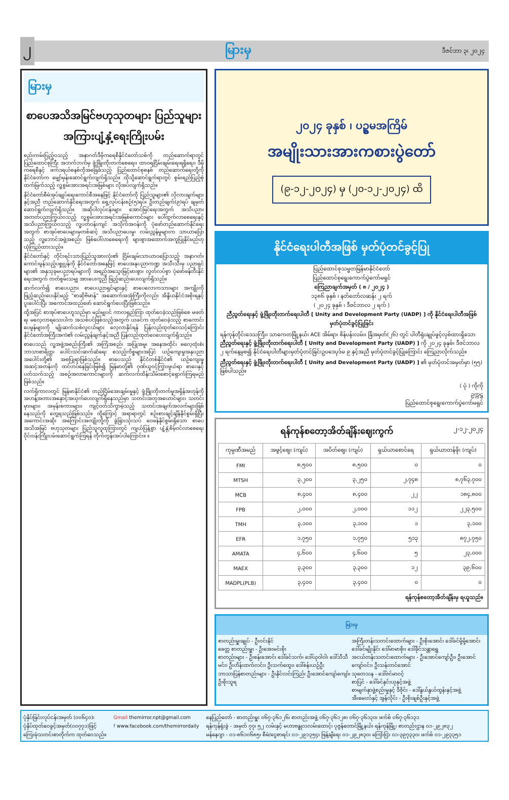၂
မြားမှ
ဒီဇင်ဘာ ၃၊ ၂၀၂၄
မြားမှ
စာပေအသိအမြင်ဗဟုသုတများ ပြည်သူများအကြားပျံ့နှံ့ရေးကြိုးပမ်း
စည်းကမ်းပြည့်ဝသည့် အနာဂတ်ဒီမိုကရေစီနိုင်ငံတော်သစ်ကို တည်ဆောက်ရာတွင် ပြည်ထောင်စုကြီး အဘက်ဘက်မှ ဖွံ့ဖြိုးတိုးတက်စေရေး၊ ထာဝရငြိမ်းချမ်းရေးရရှိရေး၊ ဒီမိုကရေစီနှင့် ဖက်ဒရယ်စနစ်ကိုအခြေခံသည့် ပြည်ထောင်စုစနစ် တည်ဆောက်ရေးတို့ကို နိုင်ငံတော်က မျှော်မှန်းဆောင်ရွက်လျက်ရှိသည်။ ထိုသို့ဆောင်ရွက်ရာတွင် စွမ်းရည်ပြည့်စုံထက်မြက်သည့် လူ့စွမ်းအားအရင်းအမြစ်များ လိုအပ်လျက်ရှိသည်။
နိုင်ငံတော်စီမံအုပ်ချုပ်ရေးကောင်စီအနေဖြင့် နိုင်ငံတော်ကို ပြည်သူများ၏ လိုလားချက်များနှင့်အညီ တည်ဆောက်နိုင်ရေးအတွက် ရှေ့လုပ်ငန်းစဉ်(၅)ရပ်၊ ဦးတည်ချက်(၉)ရပ် ချမှတ်ဆောင်ရွက်လျက်ရှိသည်။ အဆိုပါလုပ်ငန်းများ အောင်မြင်ရေးအတွက် အသိပညာ၊ အတတ်ပညာကြွယ်ဝသည့် လူ့စွမ်းအားအရင်းအမြစ်ကောင်းများ ပေါ်ထွက်လာစေရေးနှင့် အသိပညာကြွယ်ဝသည့် လူ့ပတ်ဝန်းကျင် အသိုက်အဝန်းကို ပုံဖော်တည်ဆောက်နိုင်ရေးအတွက် စာအုပ်စာပေများမှတစ်ဆင့် အသိပညာပေးမှု၊ လမ်းညွှန်မှုများက သာယာပြောသည့် လူ့ဘောင်အဖွဲ့အစည်း ဖြစ်ပေါ်လာစေရေးကို များစွာအထောက်အကူပြုနိုင်မည်ဟု ယုံကြည်ထားသည်။
နိုင်ငံတော်နှင့် တိုင်းရင်းသားပြည်သူအားလုံး၏ ငြိမ်းချမ်းသာယာဝပြောသည့် အနာဂတ်၊ ကောင်းမွန်သည့်ပစ္စုပ္ပန်ကို နိုင်ငံတော်အနေဖြင့် စာပေအနုပညာကဏ္ဍ အသီးသီးမှ ပညာရှင်များ၏ အနုသုခုမပညာရပ်များကို အရည်အသွေးမြင့်မားစွာ၊ လွတ်လပ်စွာ ပုံဖော်ဖန်တီးနိုင်ရေးအတွက် တတ်စွမ်းသမျှ အားပေးကူညီ ဖြည့်ဆည်းပေးလျက်ရှိသည်။
ဆက်လက်၍ စာပေပညာ၊ စာပေပညာရှင်များနှင့် စာပေလောကသားများ အကျိုးကို ဖြည့်ဆည်းပေးနိုင်မည့် “စာဆိုဗိမာန်” အဆောက်အအုံကြီးကိုလည်း အိန္ဒိယနိုင်ငံအစိုးရနှင့်ပူးပေါင်းပြီး အကောင်အထည်ဖော် ဆောင်ရွက်ပေးပြီးဖြစ်သည်။
ထို့အပြင် စာအုပ်စာပေဟူသည်မှာ မည်မျှပင် ကာလရှည်ကြာ ထုတ်ဝေခဲ့သည်ဖြစ်စေ မဖတ်ရ၊ မလေ့လာရသေးပါက အသစ်ပင်ဖြစ်သည့်အတွက် ယခင်က ထုတ်ဝေခဲ့သည့် စာကောင်းပေမွန်များကို မျိုးဆက်သစ်လူငယ်များ လေ့လာနိုင်ရန် ပြန်လည်ထုတ်ဝေသင့်ကြောင်း နိုင်ငံတော်အကြီးအကဲ၏ လမ်းညွှန်ချက်နှင့်အညီ ပြန်လည်ထုတ်ဝေပေးလျက်ရှိသည်။
စာပေသည် လူ့အဖွဲ့အစည်းကြီး၏ အကြံအစည်၊ အပြုအမူ၊ အနေအထိုင်၊ ဓလေ့ထုံးစံ၊ ဘာသာစာရိတ္တ၊ ပေါင်းသင်းဆက်ဆံရေး စသည့်ကိစ္စများအပြင် ယဉ်ကျေးမှုအနုပညာအပေါင်းတို့၏ အစပြုရာဖြစ်သည်။ စာပေသည် နိုင်ငံတစ်နိုင်ငံ၏ ယဉ်ကျေးမှုအဆင့်အတန်းကို ထင်ဟပ်နေခြင်းဖြစ်၍ မြန်မာတို့၏ ဂုဏ်ယူဝင့်ကြွားဖွယ်ရာ စာပေနှင့်ပတ်သက်သည့် အစဉ်အလာကောင်းများကို ဆက်လက်ထိန်းသိမ်းစောင့်ရှောက်ကြရမည်ဖြစ်သည်။
လက်ရှိကာလတွင် မြန်မာနိုင်ငံ၏ တည်ငြိမ်အေးချမ်းမှုနှင့် ဖွံ့ဖြိုးတိုးတက်မှုအရှိန်အဟုန်ကို အဟန့်အတားအနှောင့်အယှက်ပေးလျက်ရှိနေသည်မှာ သတင်းအတုအယောင်များ၊ သတင်းမှားများ၊ အမုန်းစကားများ၊ ကျင့်ဝတ်သိက္ခာမဲ့သည့် သတင်းအချက်အလက်များဖြစ်နေသည်ကို တွေ့ရသည်ဖြစ်သည်။ ထို့ကြောင့် အရာရာတွင် စဉ်းစားချင့်ချိန်နိုင်စွမ်းရှိပြီး အကောင်းအဆိုး အကြောင်းအကျိုးတို့ကို ခွဲခြားသုံးသပ် ဝေဖန်နိုင်စွမ်းရှိသော စာပေအသိအမြင် ဗဟုသုတများ ပြည်သူလူထုကြားတွင် ကျယ်ပြန့်စွာ ပျံ့နှံ့စိမ့်ဝင်လာစေရေး ဝိုင်းဝန်းကြိုးပမ်းဆောင်ရွက်ကြရန် တိုက်တွန်းအပ်ပါကြောင်း။ ။
၂၀၂၄ ခုနှစ် ၊ ပဥ္စမအကြိမ်
အမျိုးသားအားကစားပွဲတော်
(၉-၁၂-၂၀၂၄) မှ (၂၀-၁၂-၂၀၂၄) ထိ
နိုင်ငံရေးပါတီအဖြစ် မှတ်ပုံတင်ခွင့်ပြု
ပြည်ထောင်စုသမ္မတမြန်မာနိုင်ငံတော်
ပြည်ထောင်စုရွေးကောက်ပွဲကော်မရှင်
ကြေညာချက်အမှတ် ( ၈ / ၂၀၂၄ )
၁၃၈၆ ခုနှစ် ၊ နတ်တော်လဆန်း ၂ ရက်
( ၂၀၂၄ ခုနှစ် ၊ ဒီဇင်ဘာလ ၂ ရက် )
ညီညွတ်ရေးနှင့် ဖွံ့ဖြိုးတိုးတက်ရေးပါတီ [ Unity and Development Party (UADP) ] ကို နိုင်ငံရေးပါတီအဖြစ် မှတ်ပုံတင်ခွင့်ပြုခြင်း
ရန်ကုန်တိုင်းဒေသကြီး၊ သာကေတမြို့နယ်၊ ACE အိမ်ရာ၊ စိန်ပန်းလမ်း၊ ခြံအမှတ်(၂၆) တွင် ပါတီရုံးချုပ်ဖွင့်လှစ်ထားရှိသော ညီညွတ်ရေးနှင့် ဖွံ့ဖြိုးတိုးတက်ရေးပါတီ [ Unity and Development Party (UADP) ] ကို ၂၀၂၄ ခုနှစ်၊ ဒီဇင်ဘာလ ၂ ရက်နေ့မှစ၍ နိုင်ငံရေးပါတီများမှတ်ပုံတင်ခြင်းဥပဒေပုဒ်မ ၉ နှင့်အညီ မှတ်ပုံတင်ခွင့်ပြုကြောင်း ကြေညာလိုက်သည်။
ညီညွတ်ရေးနှင့် ဖွံ့ဖြိုးတိုးတက်ရေးပါတီ [ Unity and Development Party (UADP) ] ၏ မှတ်ပုံတင်အမှတ်မှာ (၅၅) ဖြစ်ပါသည်။
( ပုံ ) ကိုကို
ဥက္ကဋ္ဌ
ပြည်ထောင်စုရွေးကောက်ပွဲကော်မရှင်
ရန်ကုန်စတော့အိတ်ချိန်းဈေးကွက် ၂-၁၂-၂၀၂၄
| ကုမ္ပဏီအမည် | အဖွင့်ဈေး (ကျပ်) | အပိတ်ဈေး (ကျပ်) | ရှယ်ယာစောင်ရေ | ရှယ်ယာတန်ဖိုး (ကျပ်) |
| --- | --- | --- | --- | --- |
| FMI | ၈,၅၀၀ | ၈,၅၀၀ | ၀ | ၀ |
| MTSH | ၃,၂၀၀ | ၃,၂၅၀ | ၂,၇၄၈ | ၈,၇၆၃,၇၀၀ |
| MCB | ၈,၄၀၀ | ၈,၄၀၀ | ၂၂ | ၁၈၄,၈၀၀ |
| FPB | ၂,၀၀၀ | ၂,၀၀၀ | ၁၁၂ | ၂၂၃,၅၀၀ |
| TMH | ၃,၁၀၀ | ၃,၁၀၀ | ၁ | ၃,၁၀၀ |
| EFR | ၁,၇၅၀ | ၁,၇၅၀ | ၅၁၃ | ၈၇၂,၇၅၀ |
| AMATA | ၄,၆၀၀ | ၄,၆၀၀ | ၅ | ၂၃,၀၀၀ |
| MAEX | ၃,၃၀၀ | ၃,၃၀၀ | ၁၂ | ၃၉,၆၀၀ |
| MADPL(PLB) | ၃,၄၀၀ | ၃,၄၀၀ | ၀ | ၀ |
ရန်ကုန်စတော့အိတ်ချိန်းမှ ရယူသည်။
မြားမှ
စာတည်းမှူးချုပ် - ဦးဝင်းနိုင်
ခေတ္တ စာတည်းမှူး - ဦးအေးမင်းစိုး
စာတည်းများ - ဦးစန်းအောင်၊ ဒေါ်ခင်သက်၊ ဒေါ်ယုဝါဝါ၊ ဒေါ်သီသီမင်း၊ ဦးဟိန်းထက်လင်း၊ ဦးသက်ထွေး၊ ဒေါ်စန်းယဉ်ဦး
ဘာသာပြန်စာတည်းများ - ဦးနိုင်လင်းကြည်၊ ဦးအောင်ကျော်ကျော်၊ ဦးစိုးသူရ
အကြီးတန်းသတင်းထောက်များ - ဦးစိုးအောင်၊ ဒေါ်ခင်မို့မို့အောင်၊ ဒေါ်ခင်မျိုးနိုင်၊ ဒေါ်မာမာစိုး၊ ဒေါ်ခိုင်သန္တာရွှေ
အငယ်တန်းသတင်းထောက်များ - ဦးအောင်ကျော်ဦး၊ ဦးအောင်ကျော်ဝင်း၊ ဦးသန်းတင်အောင်
သုတေသန - ဒေါ်ဇင်မာဝင့်
စာပြင် - ဒေါ်ခင်နှင်းယုနှင့်အဖွဲ့
စာမျက်နှာဖွဲ့စည်းမှုနှင့် ဒီဇိုင်း - ဒေါ်နွယ်နွယ်ထွန်းနှင့်အဖွဲ့
အီးမေးလ်နှင့် အွန်လိုင်း - ဦးစိုးချစ်ဦးနှင့်အဖွဲ့
ပုံနှိပ်ခြင်းလုပ်ငန်းအမှတ် (၀၀၆၄၀)၊
ပုံနှိပ်ထုတ်ဝေခွင့်အမှတ်(၀၀၇၇၁)ဖြင့်
ကြေးမုံသတင်းစာတိုက်က ထုတ်ဝေသည်။
Gmail themirror.npt@gmail.com
f www.facebook.com/themirrordaily
နေပြည်တော် - စာတည်းမှူး ၀၆၇-၃၆၁၂၆၊ စာတည်းအဖွဲ့ ၀၆၇-၃၆၁၂၈၊ ၀၆၇-၃၆၁၃၀၊ ဖက်စ် ၀၆၇-၃၆၁၃၁
ရန်ကုန်ရုံးခွဲ - အမှတ် ၇၇၊ ၅၂ လမ်းနှင့် မဟာဗန္ဓုလလမ်းထောင့်၊ ပုဇွန်တောင်မြို့နယ်၊ ရန်ကုန်မြို့၊ စာတည်းဌာန ၀၁-၂၉၂၈၃၂
မန်နေဂျာ - ၀၁-၈၆၁၀၆၈၅၊ စီမံ/ငွေစာရင်း ၀၁-၂၉၁၃၅၄၊ ဖြန့်ချိရေး ၀၁-၂၉၂၈၃၀၊ ကြော်ငြာ ၀၁-၃၉၇၃၃၀၊ ဖက်စ် ၀၁-၂၉၃၃၅၁